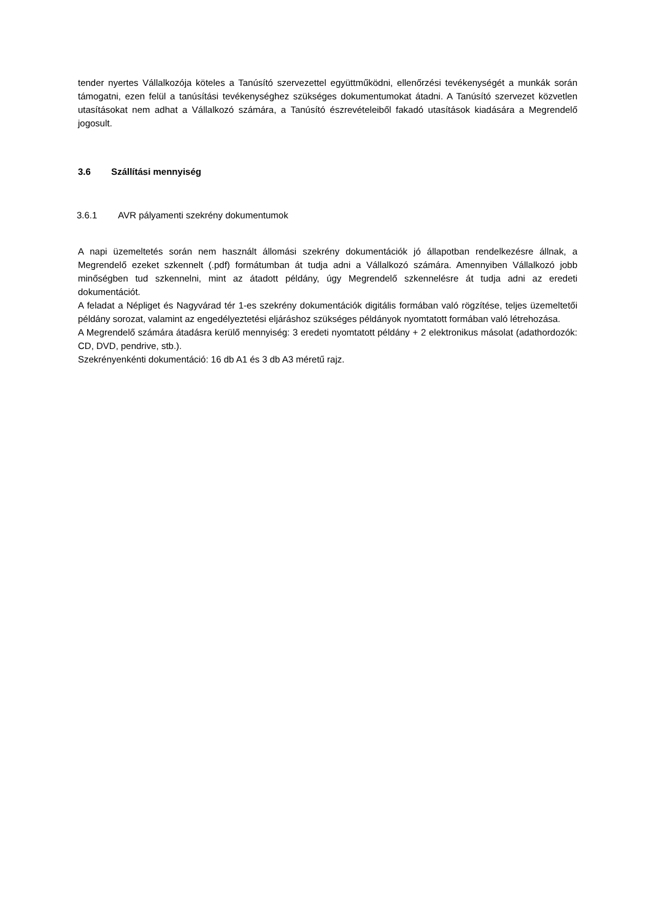tender nyertes Vállalkozója köteles a Tanúsító szervezettel együttműködni, ellenőrzési tevékenységét a munkák során támogatni, ezen felül a tanúsítási tevékenységhez szükséges dokumentumokat átadni. A Tanúsító szervezet közvetlen utasításokat nem adhat a Vállalkozó számára, a Tanúsító észrevételeiből fakadó utasítások kiadására a Megrendelő jogosult.
3.6 Szállítási mennyiség
3.6.1 AVR pályamenti szekrény dokumentumok
A napi üzemeltetés során nem használt állomási szekrény dokumentációk jó állapotban rendelkezésre állnak, a Megrendelő ezeket szkennelt (.pdf) formátumban át tudja adni a Vállalkozó számára. Amennyiben Vállalkozó jobb minőségben tud szkennelni, mint az átadott példány, úgy Megrendelő szkennelésre át tudja adni az eredeti dokumentációt.
A feladat a Népliget és Nagyvárad tér 1-es szekrény dokumentációk digitális formában való rögzítése, teljes üzemeltetői példány sorozat, valamint az engedélyeztetési eljáráshoz szükséges példányok nyomtatott formában való létrehozása.
A Megrendelő számára átadásra kerülő mennyiség: 3 eredeti nyomtatott példány + 2 elektronikus másolat (adathordozók: CD, DVD, pendrive, stb.).
Szekrényenkénti dokumentáció: 16 db A1 és 3 db A3 méretű rajz.